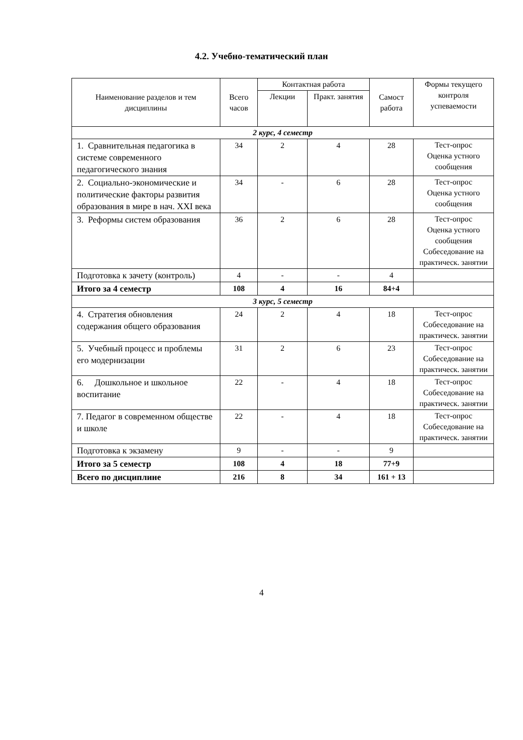4.2. Учебно-тематический план
| Наименование разделов и тем дисциплины | Всего часов | Контактная работа | | Самост работа | Формы текущего контроля успеваемости |
| --- | --- | --- | --- | --- | --- |
| | | Лекции | Практ. занятия | | |
| 2 курс, 4 семестр | | | | | |
| 1. Сравнительная педагогика в системе современного педагогического знания | 34 | 2 | 4 | 28 | Тест-опрос Оценка устного сообщения |
| 2. Социально-экономические и политические факторы развития образования в мире в нач. XXI века | 34 | - | 6 | 28 | Тест-опрос Оценка устного сообщения |
| 3. Реформы систем образования | 36 | 2 | 6 | 28 | Тест-опрос Оценка устного сообщения Собеседование на практическ. занятии |
| Подготовка к зачету (контроль) | 4 | - | - | 4 | |
| Итого за 4 семестр | 108 | 4 | 16 | 84+4 | |
| 3 курс, 5 семестр | | | | | |
| 4. Стратегия обновления содержания общего образования | 24 | 2 | 4 | 18 | Тест-опрос Собеседование на практическ. занятии |
| 5. Учебный процесс и проблемы его модернизации | 31 | 2 | 6 | 23 | Тест-опрос Собеседование на практическ. занятии |
| 6. Дошкольное и школьное воспитание | 22 | - | 4 | 18 | Тест-опрос Собеседование на практическ. занятии |
| 7. Педагог в современном обществе и школе | 22 | - | 4 | 18 | Тест-опрос Собеседование на практическ. занятии |
| Подготовка к экзамену | 9 | - | - | 9 | |
| Итого за 5 семестр | 108 | 4 | 18 | 77+9 | |
| Всего по дисциплине | 216 | 8 | 34 | 161 + 13 | |
4